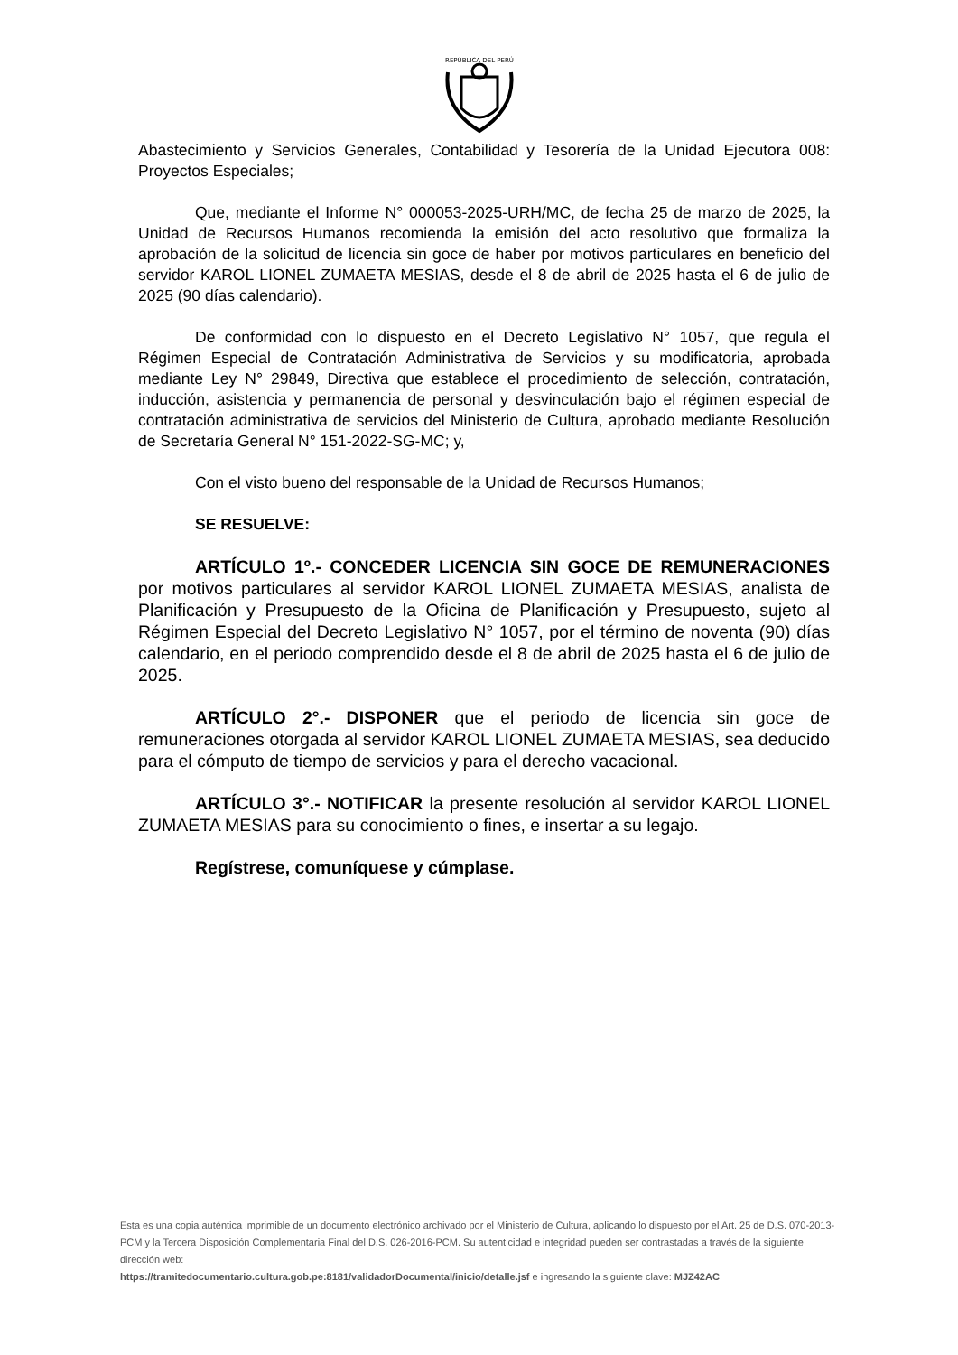REPÚBLICA DEL PERÚ
Abastecimiento y Servicios Generales, Contabilidad y Tesorería de la Unidad Ejecutora 008: Proyectos Especiales;
Que, mediante el Informe N° 000053-2025-URH/MC, de fecha 25 de marzo de 2025, la Unidad de Recursos Humanos recomienda la emisión del acto resolutivo que formaliza la aprobación de la solicitud de licencia sin goce de haber por motivos particulares en beneficio del servidor KAROL LIONEL ZUMAETA MESIAS, desde el 8 de abril de 2025 hasta el 6 de julio de 2025 (90 días calendario).
De conformidad con lo dispuesto en el Decreto Legislativo N° 1057, que regula el Régimen Especial de Contratación Administrativa de Servicios y su modificatoria, aprobada mediante Ley N° 29849, Directiva que establece el procedimiento de selección, contratación, inducción, asistencia y permanencia de personal y desvinculación bajo el régimen especial de contratación administrativa de servicios del Ministerio de Cultura, aprobado mediante Resolución de Secretaría General N° 151-2022-SG-MC; y,
Con el visto bueno del responsable de la Unidad de Recursos Humanos;
SE RESUELVE:
ARTÍCULO 1º.- CONCEDER LICENCIA SIN GOCE DE REMUNERACIONES por motivos particulares al servidor KAROL LIONEL ZUMAETA MESIAS, analista de Planificación y Presupuesto de la Oficina de Planificación y Presupuesto, sujeto al Régimen Especial del Decreto Legislativo N° 1057, por el término de noventa (90) días calendario, en el periodo comprendido desde el 8 de abril de 2025 hasta el 6 de julio de 2025.
ARTÍCULO 2°.- DISPONER que el periodo de licencia sin goce de remuneraciones otorgada al servidor KAROL LIONEL ZUMAETA MESIAS, sea deducido para el cómputo de tiempo de servicios y para el derecho vacacional.
ARTÍCULO 3°.- NOTIFICAR la presente resolución al servidor KAROL LIONEL ZUMAETA MESIAS para su conocimiento o fines, e insertar a su legajo.
Regístrese, comuníquese y cúmplase.
Esta es una copia auténtica imprimible de un documento electrónico archivado por el Ministerio de Cultura, aplicando lo dispuesto por el Art. 25 de D.S. 070-2013-PCM y la Tercera Disposición Complementaria Final del D.S. 026-2016-PCM. Su autenticidad e integridad pueden ser contrastadas a través de la siguiente dirección web:
https://tramitedocumentario.cultura.gob.pe:8181/validadorDocumental/inicio/detalle.jsf e ingresando la siguiente clave: MJZ42AC